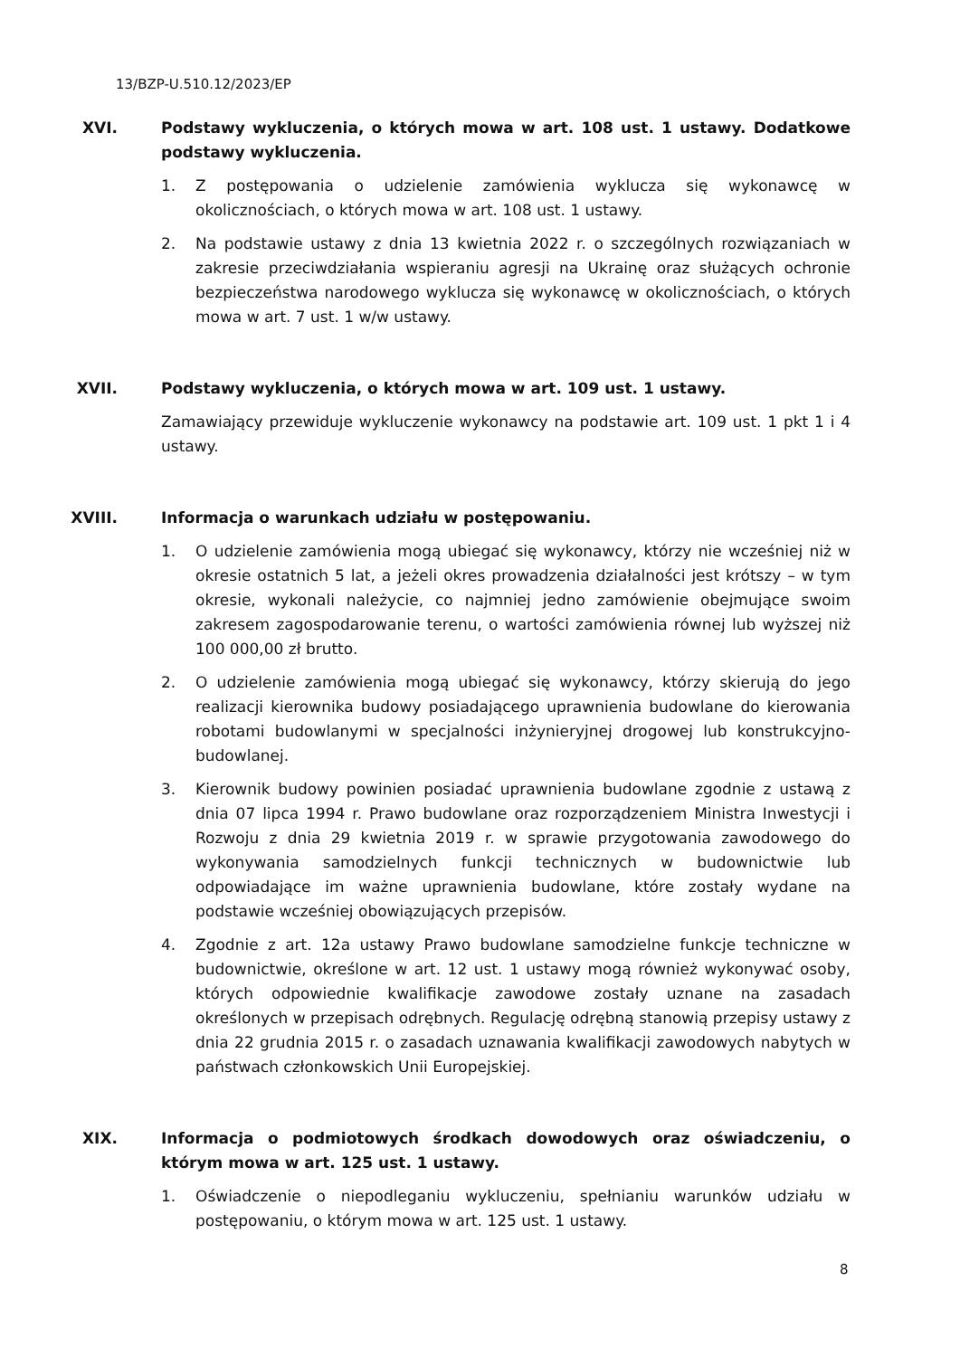13/BZP-U.510.12/2023/EP
XVI. Podstawy wykluczenia, o których mowa w art. 108 ust. 1 ustawy. Dodatkowe podstawy wykluczenia.
1. Z postępowania o udzielenie zamówienia wyklucza się wykonawcę w okolicznościach, o których mowa w art. 108 ust. 1 ustawy.
2. Na podstawie ustawy z dnia 13 kwietnia 2022 r. o szczególnych rozwiązaniach w zakresie przeciwdziałania wspieraniu agresji na Ukrainę oraz służących ochronie bezpieczeństwa narodowego wyklucza się wykonawcę w okolicznościach, o których mowa w art. 7 ust. 1 w/w ustawy.
XVII. Podstawy wykluczenia, o których mowa w art. 109 ust. 1 ustawy.
Zamawiający przewiduje wykluczenie wykonawcy na podstawie art. 109 ust. 1 pkt 1 i 4 ustawy.
XVIII.
Informacja o warunkach udziału w postępowaniu.
1. O udzielenie zamówienia mogą ubiegać się wykonawcy, którzy nie wcześniej niż w okresie ostatnich 5 lat, a jeżeli okres prowadzenia działalności jest krótszy – w tym okresie, wykonali należycie, co najmniej jedno zamówienie obejmujące swoim zakresem zagospodarowanie terenu, o wartości zamówienia równej lub wyższej niż 100 000,00 zł brutto.
2. O udzielenie zamówienia mogą ubiegać się wykonawcy, którzy skierują do jego realizacji kierownika budowy posiadającego uprawnienia budowlane do kierowania robotami budowlanymi w specjalności inżynieryjnej drogowej lub konstrukcyjno-budowlanej.
3. Kierownik budowy powinien posiadać uprawnienia budowlane zgodnie z ustawą z dnia 07 lipca 1994 r. Prawo budowlane oraz rozporządzeniem Ministra Inwestycji i Rozwoju z dnia 29 kwietnia 2019 r. w sprawie przygotowania zawodowego do wykonywania samodzielnych funkcji technicznych w budownictwie lub odpowiadające im ważne uprawnienia budowlane, które zostały wydane na podstawie wcześniej obowiązujących przepisów.
4. Zgodnie z art. 12a ustawy Prawo budowlane samodzielne funkcje techniczne w budownictwie, określone w art. 12 ust. 1 ustawy mogą również wykonywać osoby, których odpowiednie kwalifikacje zawodowe zostały uznane na zasadach określonych w przepisach odrębnych. Regulację odrębną stanowią przepisy ustawy z dnia 22 grudnia 2015 r. o zasadach uznawania kwalifikacji zawodowych nabytych w państwach członkowskich Unii Europejskiej.
XIX. Informacja o podmiotowych środkach dowodowych oraz oświadczeniu, o którym mowa w art. 125 ust. 1 ustawy.
1. Oświadczenie o niepodleganiu wykluczeniu, spełnianiu warunków udziału w postępowaniu, o którym mowa w art. 125 ust. 1 ustawy.
8